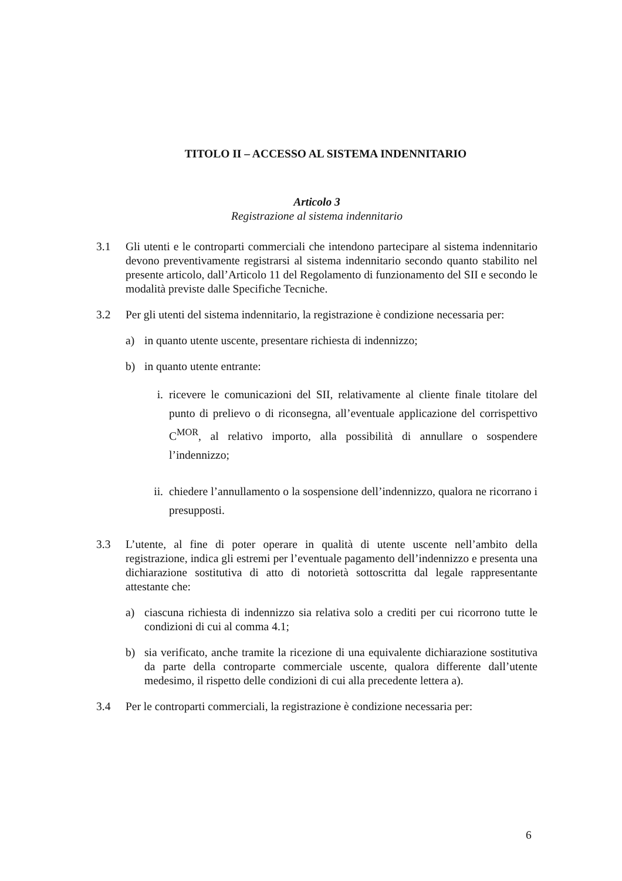TITOLO II – ACCESSO AL SISTEMA INDENNITARIO
Articolo 3
Registrazione al sistema indennitario
3.1 Gli utenti e le controparti commerciali che intendono partecipare al sistema indennitario devono preventivamente registrarsi al sistema indennitario secondo quanto stabilito nel presente articolo, dall’Articolo 11 del Regolamento di funzionamento del SII e secondo le modalità previste dalle Specifiche Tecniche.
3.2 Per gli utenti del sistema indennitario, la registrazione è condizione necessaria per:
a) in quanto utente uscente, presentare richiesta di indennizzo;
b) in quanto utente entrante:
i. ricevere le comunicazioni del SII, relativamente al cliente finale titolare del punto di prelievo o di riconsegna, all’eventuale applicazione del corrispettivo C<sup>MOR</sup>, al relativo importo, alla possibilità di annullare o sospendere l’indennizzo;
ii. chiedere l’annullamento o la sospensione dell’indennizzo, qualora ne ricorrano i presupposti.
3.3 L’utente, al fine di poter operare in qualità di utente uscente nell’ambito della registrazione, indica gli estremi per l’eventuale pagamento dell’indennizzo e presenta una dichiarazione sostitutiva di atto di notorietà sottoscritta dal legale rappresentante attestante che:
a) ciascuna richiesta di indennizzo sia relativa solo a crediti per cui ricorrono tutte le condizioni di cui al comma 4.1;
b) sia verificato, anche tramite la ricezione di una equivalente dichiarazione sostitutiva da parte della controparte commerciale uscente, qualora differente dall’utente medesimo, il rispetto delle condizioni di cui alla precedente lettera a).
3.4 Per le controparti commerciali, la registrazione è condizione necessaria per:
6